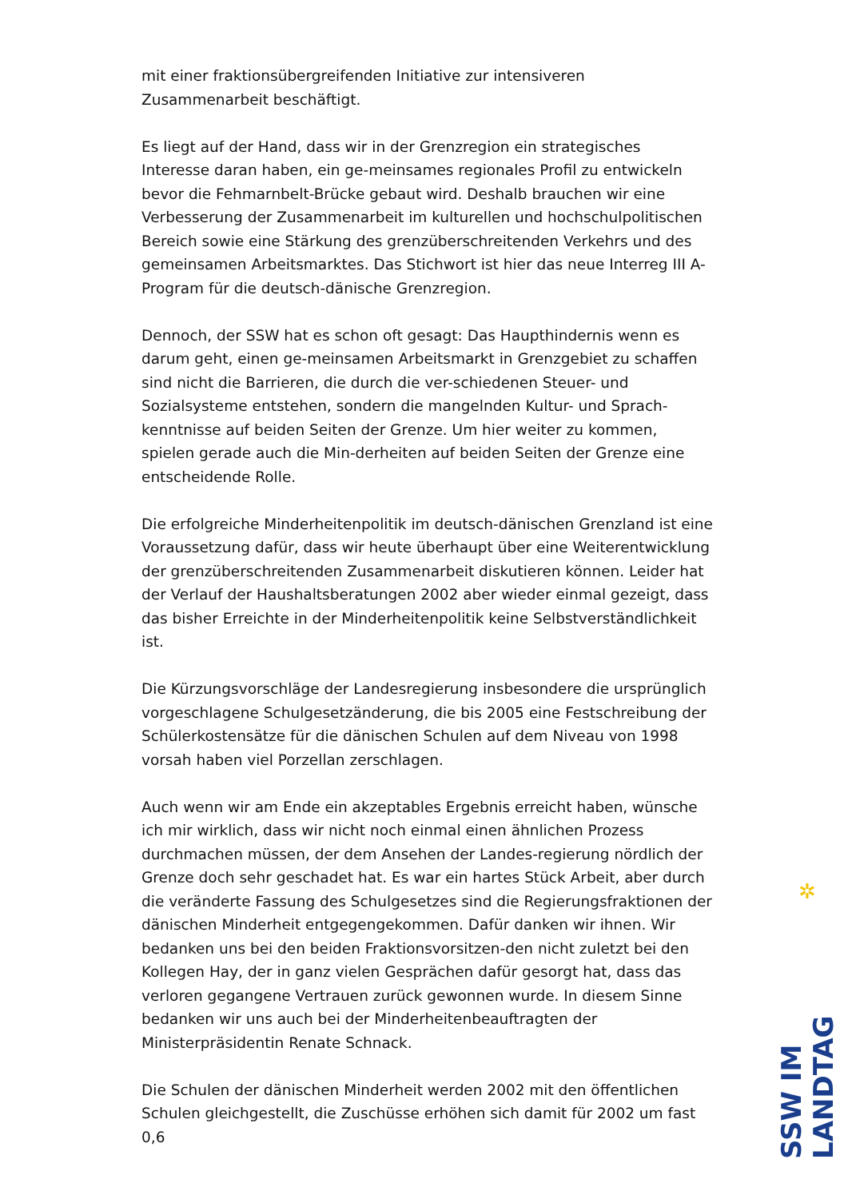mit einer fraktionsübergreifenden Initiative zur intensiveren Zusammenarbeit beschäftigt.
Es liegt auf der Hand, dass wir in der Grenzregion ein strategisches Interesse daran haben, ein ge-meinsames regionales Profil zu entwickeln bevor die Fehmarnbelt-Brücke gebaut wird. Deshalb brauchen wir eine Verbesserung der Zusammenarbeit im kulturellen und hochschulpolitischen Bereich sowie eine Stärkung des grenzüberschreitenden Verkehrs und des gemeinsamen Arbeitsmarktes. Das Stichwort ist hier das neue Interreg III A-Program für die deutsch-dänische Grenzregion.
Dennoch, der SSW hat es schon oft gesagt: Das Haupthindernis wenn es darum geht, einen ge-meinsamen Arbeitsmarkt in Grenzgebiet zu schaffen sind nicht die Barrieren, die durch die ver-schiedenen Steuer- und Sozialsysteme entstehen, sondern die mangelnden Kultur- und Sprach-kenntnisse auf beiden Seiten der Grenze. Um hier weiter zu kommen, spielen gerade auch die Min-derheiten auf beiden Seiten der Grenze eine entscheidende Rolle.
Die erfolgreiche Minderheitenpolitik im deutsch-dänischen Grenzland ist eine Voraussetzung dafür, dass wir heute überhaupt über eine Weiterentwicklung der grenzüberschreitenden Zusammenarbeit diskutieren können. Leider hat der Verlauf der Haushaltsberatungen 2002 aber wieder einmal gezeigt, dass das bisher Erreichte in der Minderheitenpolitik keine Selbstverständlichkeit ist.
Die Kürzungsvorschläge der Landesregierung insbesondere die ursprünglich vorgeschlagene Schulgesetzänderung, die bis 2005 eine Festschreibung der Schülerkostensätze für die dänischen Schulen auf dem Niveau von 1998 vorsah haben viel Porzellan zerschlagen.
Auch wenn wir am Ende ein akzeptables Ergebnis erreicht haben, wünsche ich mir wirklich, dass wir nicht noch einmal einen ähnlichen Prozess durchmachen müssen, der dem Ansehen der Landes-regierung nördlich der Grenze doch sehr geschadet hat. Es war ein hartes Stück Arbeit, aber durch die veränderte Fassung des Schulgesetzes sind die Regierungsfraktionen der dänischen Minderheit entgegengekommen. Dafür danken wir ihnen. Wir bedanken uns bei den beiden Fraktionsvorsitzen-den nicht zuletzt bei den Kollegen Hay, der in ganz vielen Gesprächen dafür gesorgt hat, dass das verloren gegangene Vertrauen zurück gewonnen wurde. In diesem Sinne bedanken wir uns auch bei der Minderheitenbeauftragten der Ministerpräsidentin Renate Schnack.
Die Schulen der dänischen Minderheit werden 2002 mit den öffentlichen Schulen gleichgestellt, die Zuschüsse erhöhen sich damit für 2002 um fast 0,6
✲
SSW IM LANDTAG